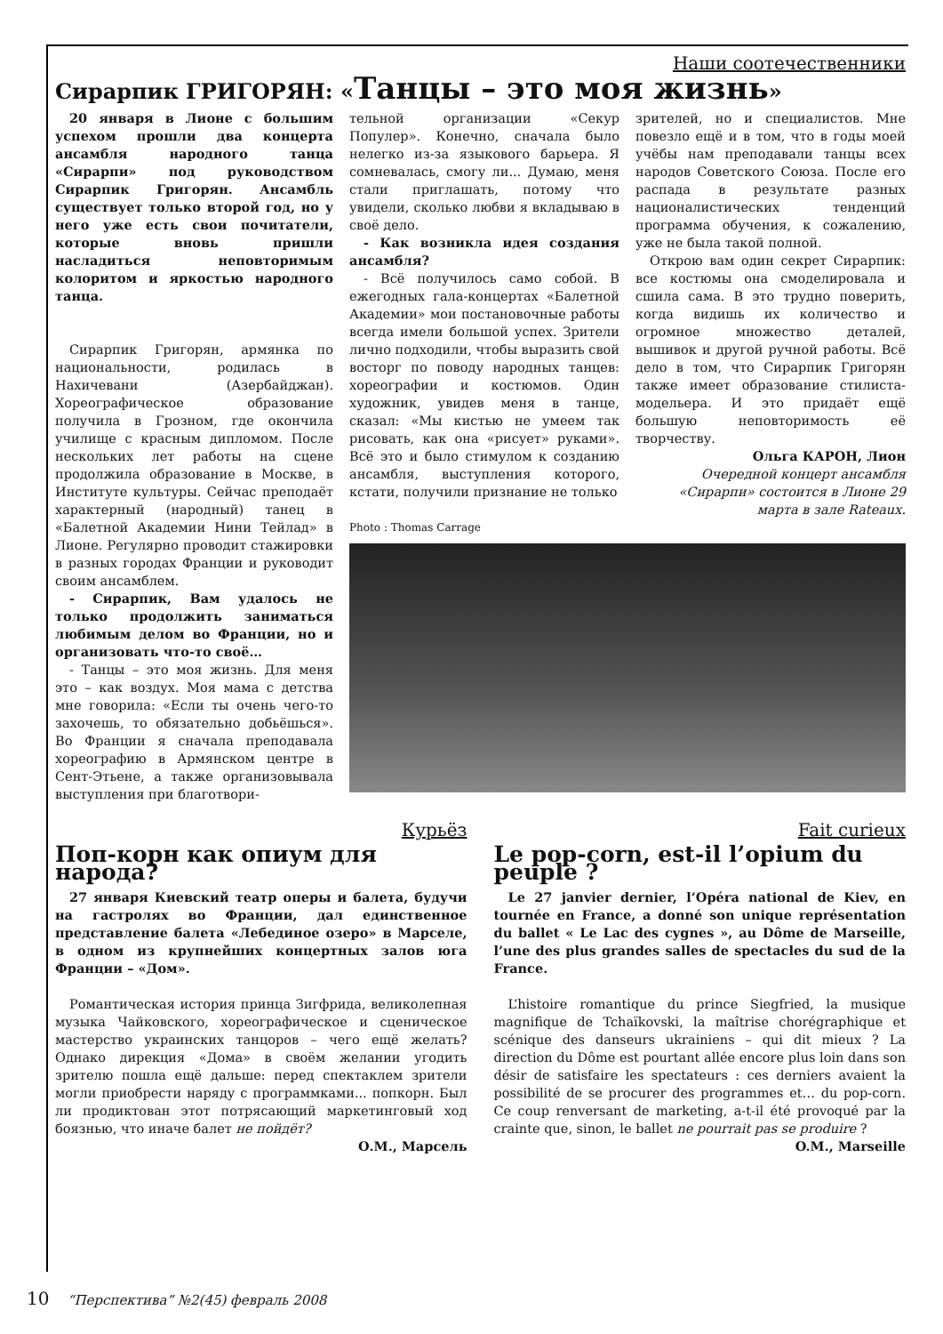Наши соотечественники
Сирарпик ГРИГОРЯН: «Танцы – это моя жизнь»
20 января в Лионе с большим успехом прошли два концерта ансамбля народного танца «Сирарпи» под руководством Сирарпик Григорян. Ансамбль существует только второй год, но у него уже есть свои почитатели, которые вновь пришли насладиться неповторимым колоритом и яркостью народного танца.
Сирарпик Григорян, армянка по национальности, родилась в Нахичевани (Азербайджан). Хореографическое образование получила в Грозном, где окончила училище с красным дипломом. После нескольких лет работы на сцене продолжила образование в Москве, в Институте культуры. Сейчас преподаёт характерный (народный) танец в «Балетной Академии Нини Тейлад» в Лионе. Регулярно проводит стажировки в разных городах Франции и руководит своим ансамблем.
- Сирарпик, Вам удалось не только продолжить заниматься любимым делом во Франции, но и организовать что-то своё…
- Танцы – это моя жизнь. Для меня это – как воздух. Моя мама с детства мне говорила: «Если ты очень чего-то захочешь, то обязательно добьёшься». Во Франции я сначала преподавала хореографию в Армянском центре в Сент-Этьене, а также организовывала выступления при благотвори-
тельной организации «Секур Популер». Конечно, сначала было нелегко из-за языкового барьера. Я сомневалась, смогу ли... Думаю, меня стали приглашать, потому что увидели, сколько любви я вкладываю в своё дело.
- Как возникла идея создания ансамбля?
- Всё получилось само собой. В ежегодных гала-концертах «Балетной Академии» мои постановочные работы всегда имели большой успех. Зрители лично подходили, чтобы выразить свой восторг по поводу народных танцев: хореографии и костюмов. Один художник, увидев меня в танце, сказал: «Мы кистью не умеем так рисовать, как она «рисует» руками». Всё это и было стимулом к созданию ансамбля, выступления которого, кстати, получили признание не только
зрителей, но и специалистов. Мне повезло ещё и в том, что в годы моей учёбы нам преподавали танцы всех народов Советского Союза. После его распада в результате разных националистических тенденций программа обучения, к сожалению, уже не была такой полной.
Открою вам один секрет Сирарпик: все костюмы она смоделировала и сшила сама. В это трудно поверить, когда видишь их количество и огромное множество деталей, вышивок и другой ручной работы. Всё дело в том, что Сирарпик Григорян также имеет образование стилиста-модельера. И это придаёт ещё большую неповторимость её творчеству.
Ольга КАРОН, Лион
Очередной концерт ансамбля «Сирарпи» состоится в Лионе 29 марта в зале Rateaux.
Photo : Thomas Carrage
Курьёз
Поп-корн как опиум для народа?
27 января Киевский театр оперы и балета, будучи на гастролях во Франции, дал единственное представление балета «Лебединое озеро» в Марселе, в одном из крупнейших концертных залов юга Франции – «Дом».
Романтическая история принца Зигфрида, великолепная музыка Чайковского, хореографическое и сценическое мастерство украинских танцоров – чего ещё желать? Однако дирекция «Дома» в своём желании угодить зрителю пошла ещё дальше: перед спектаклем зрители могли приобрести наряду с программками... попкорн. Был ли продиктован этот потрясающий маркетинговый ход боязнью, что иначе балет не пойдёт?
О.М., Марсель
Fait curieux
Le pop-corn, est-il l’opium du peuple ?
Le 27 janvier dernier, l’Opéra national de Kiev, en tournée en France, a donné son unique représentation du ballet « Le Lac des cygnes », au Dôme de Marseille, l’une des plus grandes salles de spectacles du sud de la France.
L’histoire romantique du prince Siegfried, la musique magnifique de Tchaïkovski, la maîtrise chorégraphique et scénique des danseurs ukrainiens – qui dit mieux ? La direction du Dôme est pourtant allée encore plus loin dans son désir de satisfaire les spectateurs : ces derniers avaient la possibilité de se procurer des programmes et… du pop-corn. Ce coup renversant de marketing, a-t-il été provoqué par la crainte que, sinon, le ballet ne pourrait pas se produire ?
O.M., Marseille
10 “Перспектива” №2(45) февраль 2008